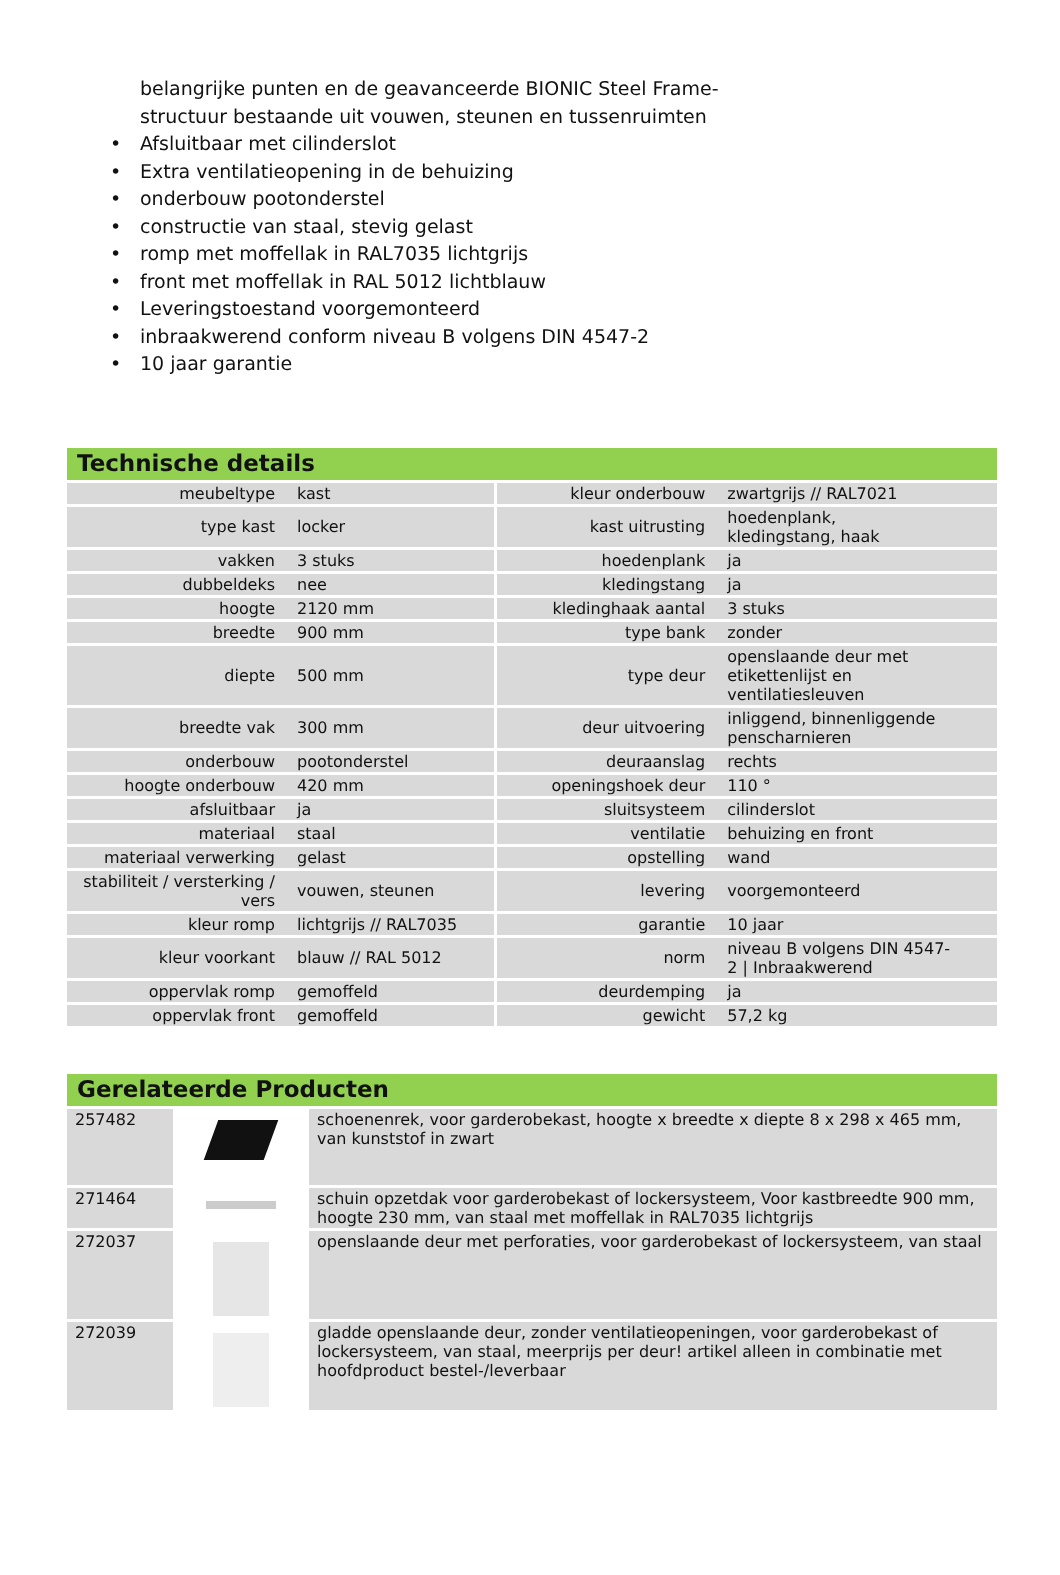belangrijke punten en de geavanceerde BIONIC Steel Frame-structuur bestaande uit vouwen, steunen en tussenruimten
• Afsluitbaar met cilinderslot
• Extra ventilatieopening in de behuizing
• onderbouw pootonderstel
• constructie van staal, stevig gelast
• romp met moffellak in RAL7035 lichtgrijs
• front met moffellak in RAL 5012 lichtblauw
• Leveringstoestand voorgemonteerd
• inbraakwerend conform niveau B volgens DIN 4547-2
• 10 jaar garantie
Technische details
| meubeltype | kast | kleur onderbouw | zwartgrijs // RAL7021 |
| type kast | locker | kast uitrusting | hoedenplank, kledingstang, haak |
| vakken | 3 stuks | hoedenplank | ja |
| dubbeldeks | nee | kledingstang | ja |
| hoogte | 2120 mm | kledinghaak aantal | 3 stuks |
| breedte | 900 mm | type bank | zonder |
| diepte | 500 mm | type deur | openslaande deur met etikettenlijst en ventilatiesleuven |
| breedte vak | 300 mm | deur uitvoering | inliggend, binnenliggende penscharnieren |
| onderbouw | pootonderstel | deuraanslag | rechts |
| hoogte onderbouw | 420 mm | openingshoek deur | 110 ° |
| afsluitbaar | ja | sluitsysteem | cilinderslot |
| materiaal | staal | ventilatie | behuizing en front |
| materiaal verwerking | gelast | opstelling | wand |
| stabiliteit / versterking / vers | vouwen, steunen | levering | voorgemonteerd |
| kleur romp | lichtgrijs // RAL7035 | garantie | 10 jaar |
| kleur voorkant | blauw // RAL 5012 | norm | niveau B volgens DIN 4547- 2 / Inbraakwerend |
| oppervlak romp | gemoffeld | deurdemping | ja |
| oppervlak front | gemoffeld | gewicht | 57,2 kg |
Gerelateerde Producten
| 257482 | | schoenenrek, voor garderobekast, hoogte x breedte x diepte 8 x 298 x 465 mm, van kunststof in zwart |
| 271464 | | schuin opzetdak voor garderobekast of lockersysteem, Voor kastbreedte 900 mm, hoogte 230 mm, van staal met moffellak in RAL7035 lichtgrijs |
| 272037 | | openslaande deur met perforaties, voor garderobekast of lockersysteem, van staal |
| 272039 | | gladde openslaande deur, zonder ventilatieopeningen, voor garderobekast of lockersysteem, van staal, meerprijs per deur! artikel alleen in combinatie met hoofdproduct bestel-/leverbaar |